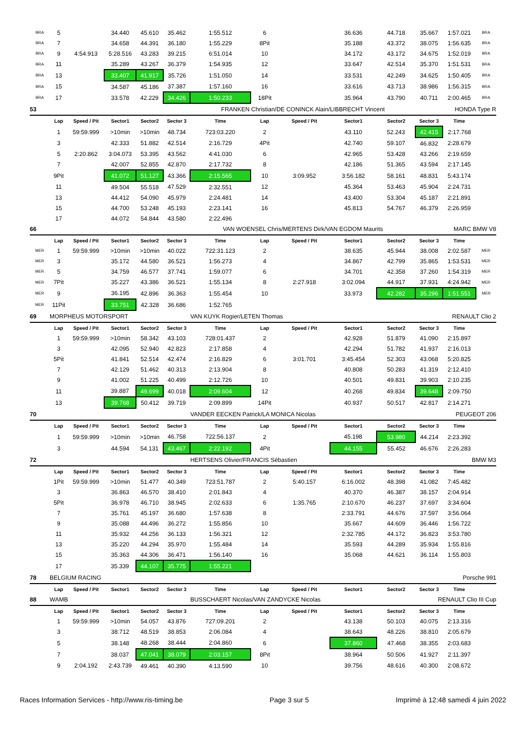| BRA | 5 | | 34.440 | 45.610 | 35.462 | 1:55.512 | 6 | | 36.636 | 44.718 | 35.667 | 1:57.021 | BRA |
| BRA | 7 | | 34.658 | 44.391 | 36.180 | 1:55.229 | 8Pit | | 35.188 | 43.372 | 38.075 | 1:56.635 | BRA |
| BRA | 9 | 4:54.913 | 5:28.516 | 43.283 | 39.215 | 6:51.014 | 10 | | 34.172 | 43.172 | 34.675 | 1:52.019 | BRA |
| BRA | 11 | | 35.289 | 43.267 | 36.379 | 1:54.935 | 12 | | 33.647 | 42.514 | 35.370 | 1:51.531 | BRA |
| BRA | 13 | | 33.407 | 41.917 | 35.726 | 1:51.050 | 14 | | 33.531 | 42.249 | 34.625 | 1:50.405 | BRA |
| BRA | 15 | | 34.587 | 45.186 | 37.387 | 1:57.160 | 16 | | 33.616 | 43.713 | 38.986 | 1:56.315 | BRA |
| BRA | 17 | | 33.578 | 42.229 | 34.426 | 1:50.233 | 18Pit | | 35.964 | 43.790 | 40.711 | 2:00.465 | BRA |
| 53 | | | | | | FRANKEN Christian/DE CONINCK Alain/LIBBRECHT Vincent | | | | | HONDA Type R | | |
| | Lap | Speed / Pit | Sector1 | Sector2 | Sector 3 | Time | Lap | Speed / Pit | Sector1 | Sector2 | Sector 3 | Time | |
| | 1 | 59:59.999 | >10min | >10min | 48.734 | 723:03.220 | 2 | | 43.110 | 52.243 | 42.415 | 2:17.768 | |
| | 3 | | 42.333 | 51.882 | 42.514 | 2:16.729 | 4Pit | | 42.740 | 59.107 | 46.832 | 2:28.679 | |
| | 5 | 2:20.862 | 3:04.073 | 53.395 | 43.562 | 4:41.030 | 6 | | 42.965 | 53.428 | 43.266 | 2:19.659 | |
| | 7 | | 42.007 | 52.855 | 42.870 | 2:17.732 | 8 | | 42.186 | 51.365 | 43.594 | 2:17.145 | |
| | 9Pit | | 41.072 | 51.127 | 43.366 | 2:15.565 | 10 | 3:09.952 | 3:56.182 | 58.161 | 48.831 | 5:43.174 | |
| | 11 | | 49.504 | 55.518 | 47.529 | 2:32.551 | 12 | | 45.364 | 53.463 | 45.904 | 2:24.731 | |
| | 13 | | 44.412 | 54.090 | 45.979 | 2:24.481 | 14 | | 43.400 | 53.304 | 45.187 | 2:21.891 | |
| | 15 | | 44.700 | 53.248 | 45.193 | 2:23.141 | 16 | | 45.813 | 54.767 | 46.379 | 2:26.959 | |
| | 17 | | 44.072 | 54.844 | 43.580 | 2:22.496 | | | | | | | |
| 66 | | | | | | VAN WOENSEL Chris/MERTENS Dirk/VAN EGDOM Maurits | | | | | MARC BMW V8 | | |
| | Lap | Speed / Pit | Sector1 | Sector2 | Sector 3 | Time | Lap | Speed / Pit | Sector1 | Sector2 | Sector 3 | Time | |
| MER | 1 | 59:59.999 | >10min | >10min | 40.022 | 722:31.123 | 2 | | 38.635 | 45.944 | 38.008 | 2:02.587 | MER |
| MER | 3 | | 35.172 | 44.580 | 36.521 | 1:56.273 | 4 | | 34.867 | 42.799 | 35.865 | 1:53.531 | MER |
| MER | 5 | | 34.759 | 46.577 | 37.741 | 1:59.077 | 6 | | 34.701 | 42.358 | 37.260 | 1:54.319 | MER |
| MER | 7Pit | | 35.227 | 43.386 | 36.521 | 1:55.134 | 8 | 2:27.918 | 3:02.094 | 44.917 | 37.931 | 4:24.942 | MER |
| MER | 9 | | 36.195 | 42.896 | 36.363 | 1:55.454 | 10 | | 33.973 | 42.282 | 35.296 | 1:51.551 | MER |
| MER | 11Pit | | 33.751 | 42.328 | 36.686 | 1:52.765 | | | | | | | |
| 69 | MORPHEUS MOTORSPORT | | | | | VAN KUYK Rogier/LETEN Thomas | | | | | RENAULT Clio 2 | | |
| | Lap | Speed / Pit | Sector1 | Sector2 | Sector 3 | Time | Lap | Speed / Pit | Sector1 | Sector2 | Sector 3 | Time | |
| | 1 | 59:59.999 | >10min | 58.342 | 43.103 | 728:01.437 | 2 | | 42.928 | 51.879 | 41.090 | 2:15.897 | |
| | 3 | | 42.095 | 52.940 | 42.823 | 2:17.858 | 4 | | 42.294 | 51.782 | 41.937 | 2:16.013 | |
| | 5Pit | | 41.841 | 52.514 | 42.474 | 2:16.829 | 6 | 3:01.701 | 3:45.454 | 52.303 | 43.068 | 5:20.825 | |
| | 7 | | 42.129 | 51.462 | 40.313 | 2:13.904 | 8 | | 40.808 | 50.283 | 41.319 | 2:12.410 | |
| | 9 | | 41.002 | 51.225 | 40.499 | 2:12.726 | 10 | | 40.501 | 49.831 | 39.903 | 2:10.235 | |
| | 11 | | 39.887 | 49.699 | 40.018 | 2:09.604 | 12 | | 40.268 | 49.834 | 39.648 | 2:09.750 | |
| | 13 | | 39.768 | 50.412 | 39.719 | 2:09.899 | 14Pit | | 40.937 | 50.517 | 42.817 | 2:14.271 | |
| 70 | | | | | | VANDER EECKEN Patrick/LA MONICA Nicolas | | | | | PEUGEOT 206 | | |
| | Lap | Speed / Pit | Sector1 | Sector2 | Sector 3 | Time | Lap | Speed / Pit | Sector1 | Sector2 | Sector 3 | Time | |
| | 1 | 59:59.999 | >10min | >10min | 46.758 | 722:56.137 | 2 | | 45.198 | 53.980 | 44.214 | 2:23.392 | |
| | 3 | | 44.594 | 54.131 | 43.467 | 2:22.192 | 4Pit | | 44.155 | 55.452 | 46.676 | 2:26.283 | |
| 72 | | | | | | HERTSENS Olivier/FRANCIS Sébastien | | | | | BMW M3 | | |
| | Lap | Speed / Pit | Sector1 | Sector2 | Sector 3 | Time | Lap | Speed / Pit | Sector1 | Sector2 | Sector 3 | Time | |
| | 1Pit | 59:59.999 | >10min | 51.477 | 40.349 | 723:51.787 | 2 | 5:40.157 | 6:16.002 | 48.398 | 41.082 | 7:45.482 | |
| | 3 | | 36.863 | 46.570 | 38.410 | 2:01.843 | 4 | | 40.370 | 46.387 | 38.157 | 2:04.914 | |
| | 5Pit | | 36.978 | 46.710 | 38.945 | 2:02.633 | 6 | 1:35.765 | 2:10.670 | 46.237 | 37.697 | 3:34.604 | |
| | 7 | | 35.761 | 45.197 | 36.680 | 1:57.638 | 8 | | 2:33.791 | 44.676 | 37.597 | 3:56.064 | |
| | 9 | | 35.088 | 44.496 | 36.272 | 1:55.856 | 10 | | 35.667 | 44.609 | 36.446 | 1:56.722 | |
| | 11 | | 35.932 | 44.256 | 36.133 | 1:56.321 | 12 | | 2:32.785 | 44.172 | 36.823 | 3:53.780 | |
| | 13 | | 35.220 | 44.294 | 35.970 | 1:55.484 | 14 | | 35.593 | 44.289 | 35.934 | 1:55.816 | |
| | 15 | | 35.363 | 44.306 | 36.471 | 1:56.140 | 16 | | 35.068 | 44.621 | 36.114 | 1:55.803 | |
| | 17 | | 35.339 | 44.107 | 35.775 | 1:55.221 | | | | | | | |
| 78 | BELGIUM RACING | | | | | | | | | | Porsche 991 | | |
| | Lap | Speed / Pit | Sector1 | Sector2 | Sector 3 | Time | Lap | Speed / Pit | Sector1 | Sector2 | Sector 3 | Time | |
| 88 | WAMB | | | | | BUSSCHAERT Nicolas/VAN ZANDYCKE Nicolas | | | | | RENAULT Clio III Cup | | |
| | Lap | Speed / Pit | Sector1 | Sector2 | Sector 3 | Time | Lap | Speed / Pit | Sector1 | Sector2 | Sector 3 | Time | |
| | 1 | 59:59.999 | >10min | 54.057 | 43.876 | 727:09.201 | 2 | | 43.138 | 50.103 | 40.075 | 2:13.316 | |
| | 3 | | 38.712 | 48.519 | 38.853 | 2:06.084 | 4 | | 38.643 | 48.226 | 38.810 | 2:05.679 | |
| | 5 | | 38.148 | 48.268 | 38.444 | 2:04.860 | 6 | | 37.860 | 47.468 | 38.355 | 2:03.683 | |
| | 7 | | 38.037 | 47.041 | 38.079 | 2:03.157 | 8Pit | | 38.964 | 50.506 | 41.927 | 2:11.397 | |
| | 9 | 2:04.192 | 2:43.739 | 49.461 | 40.390 | 4:13.590 | 10 | | 39.756 | 48.616 | 40.300 | 2:08.672 | |
Races Information Services - http://www.ris-timing.be Page 3 sur 5 Imprimé à 12:48 samedi 4 juin 2022